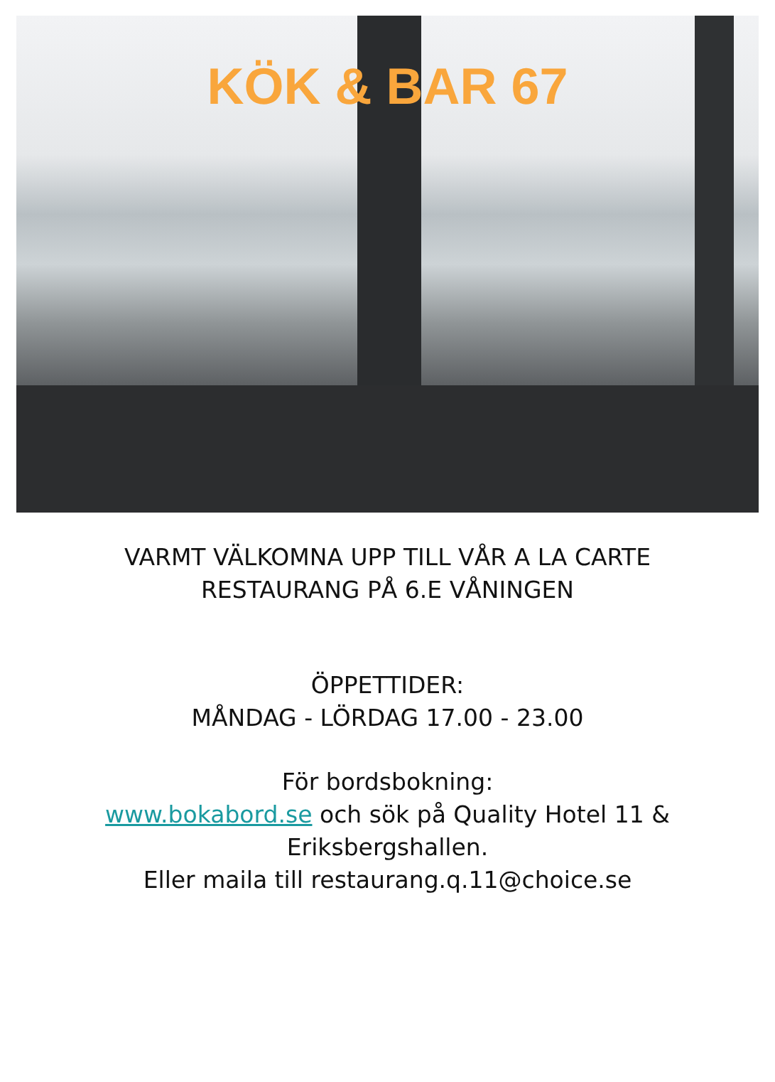KÖK & BAR 67
VARMT VÄLKOMNA UPP TILL VÅR A LA CARTE RESTAURANG PÅ 6.E VÅNINGEN
ÖPPETTIDER:
MÅNDAG - LÖRDAG 17.00 - 23.00
För bordsbokning:
www.bokabord.se och sök på Quality Hotel 11 & Eriksbergshallen.
Eller maila till restaurang.q.11@choice.se